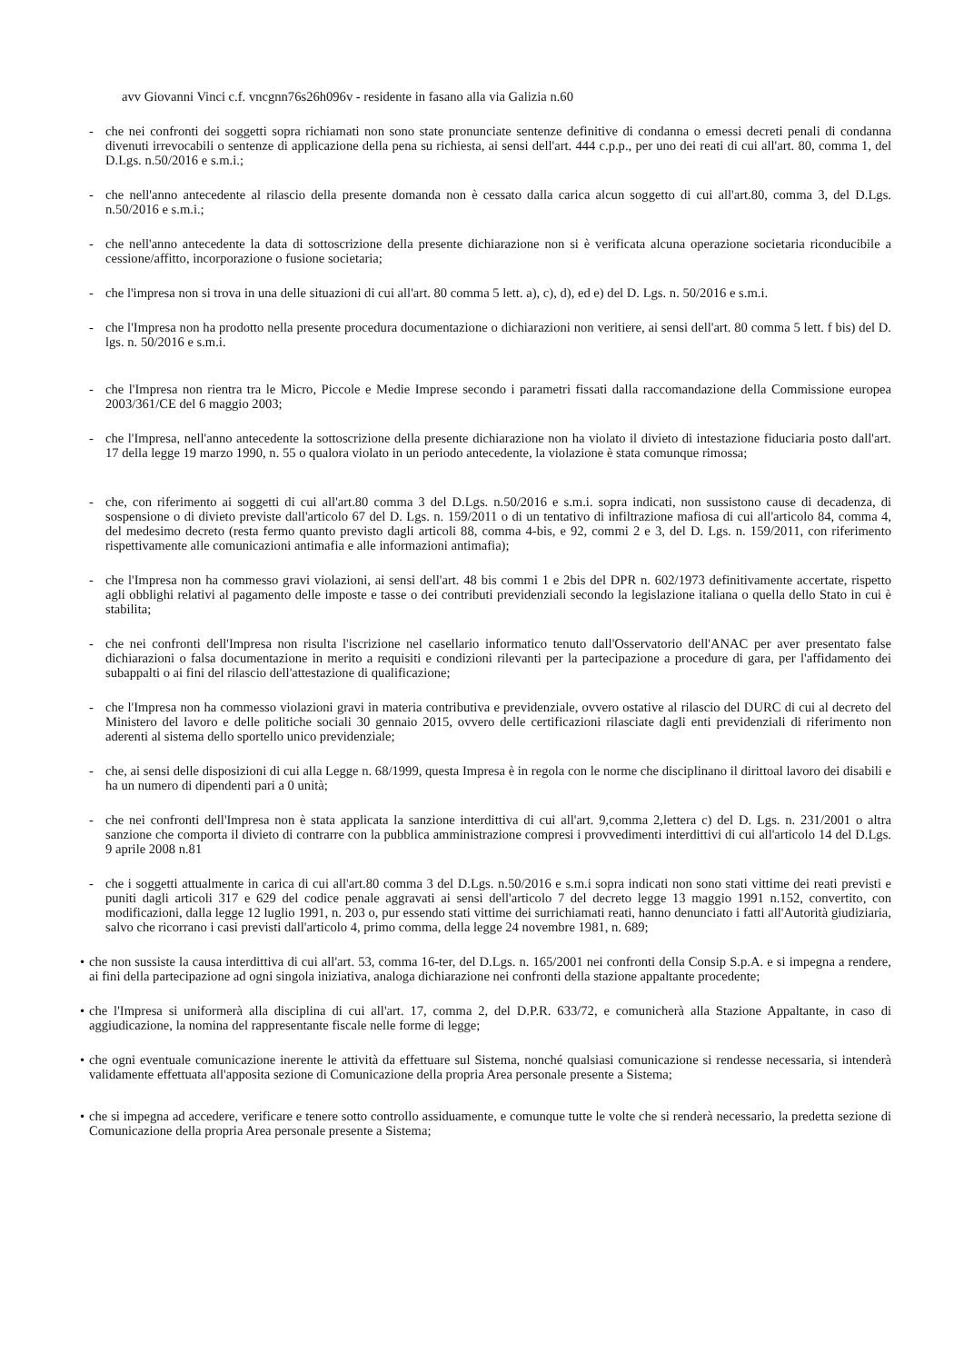avv Giovanni Vinci c.f. vncgnn76s26h096v - residente in fasano alla via Galizia n.60
- che nei confronti dei soggetti sopra richiamati non sono state pronunciate sentenze definitive di condanna o emessi decreti penali di condanna divenuti irrevocabili o sentenze di applicazione della pena su richiesta, ai sensi dell'art. 444 c.p.p., per uno dei reati di cui all'art. 80, comma 1, del D.Lgs. n.50/2016 e s.m.i.;
- che nell'anno antecedente al rilascio della presente domanda non è cessato dalla carica alcun soggetto di cui all'art.80, comma 3, del D.Lgs. n.50/2016 e s.m.i.;
- che nell'anno antecedente la data di sottoscrizione della presente dichiarazione non si è verificata alcuna operazione societaria riconducibile a cessione/affitto, incorporazione o fusione societaria;
- che l'impresa non si trova in una delle situazioni di cui all'art. 80 comma 5 lett. a), c), d), ed e) del D. Lgs. n. 50/2016 e s.m.i.
- che l'Impresa non ha prodotto nella presente procedura documentazione o dichiarazioni non veritiere, ai sensi dell'art. 80 comma 5 lett. f bis) del D. lgs. n. 50/2016 e s.m.i.
- che l'Impresa non rientra tra le Micro, Piccole e Medie Imprese secondo i parametri fissati dalla raccomandazione della Commissione europea 2003/361/CE del 6 maggio 2003;
- che l'Impresa, nell'anno antecedente la sottoscrizione della presente dichiarazione non ha violato il divieto di intestazione fiduciaria posto dall'art. 17 della legge 19 marzo 1990, n. 55 o qualora violato in un periodo antecedente, la violazione è stata comunque rimossa;
- che, con riferimento ai soggetti di cui all'art.80 comma 3 del D.Lgs. n.50/2016 e s.m.i. sopra indicati, non sussistono cause di decadenza, di sospensione o di divieto previste dall'articolo 67 del D. Lgs. n. 159/2011 o di un tentativo di infiltrazione mafiosa di cui all'articolo 84, comma 4, del medesimo decreto (resta fermo quanto previsto dagli articoli 88, comma 4-bis, e 92, commi 2 e 3, del D. Lgs. n. 159/2011, con riferimento rispettivamente alle comunicazioni antimafia e alle informazioni antimafia);
- che l'Impresa non ha commesso gravi violazioni, ai sensi dell'art. 48 bis commi 1 e 2bis del DPR n. 602/1973 definitivamente accertate, rispetto agli obblighi relativi al pagamento delle imposte e tasse o dei contributi previdenziali secondo la legislazione italiana o quella dello Stato in cui è stabilita;
- che nei confronti dell'Impresa non risulta l'iscrizione nel casellario informatico tenuto dall'Osservatorio dell'ANAC per aver presentato false dichiarazioni o falsa documentazione in merito a requisiti e condizioni rilevanti per la partecipazione a procedure di gara, per l'affidamento dei subappalti o ai fini del rilascio dell'attestazione di qualificazione;
- che l'Impresa non ha commesso violazioni gravi in materia contributiva e previdenziale, ovvero ostative al rilascio del DURC di cui al decreto del Ministero del lavoro e delle politiche sociali 30 gennaio 2015, ovvero delle certificazioni rilasciate dagli enti previdenziali di riferimento non aderenti al sistema dello sportello unico previdenziale;
- che, ai sensi delle disposizioni di cui alla Legge n. 68/1999, questa Impresa è in regola con le norme che disciplinano il dirittoal lavoro dei disabili e ha un numero di dipendenti pari a 0 unità;
- che nei confronti dell'Impresa non è stata applicata la sanzione interdittiva di cui all'art. 9,comma 2,lettera c) del D. Lgs. n. 231/2001 o altra sanzione che comporta il divieto di contrarre con la pubblica amministrazione compresi i provvedimenti interdittivi di cui all'articolo 14 del D.Lgs. 9 aprile 2008 n.81
- che i soggetti attualmente in carica di cui all'art.80 comma 3 del D.Lgs. n.50/2016 e s.m.i sopra indicati non sono stati vittime dei reati previsti e puniti dagli articoli 317 e 629 del codice penale aggravati ai sensi dell'articolo 7 del decreto legge 13 maggio 1991 n.152, convertito, con modificazioni, dalla legge 12 luglio 1991, n. 203 o, pur essendo stati vittime dei surrichiamati reati, hanno denunciato i fatti all'Autorità giudiziaria, salvo che ricorrano i casi previsti dall'articolo 4, primo comma, della legge 24 novembre 1981, n. 689;
• che non sussiste la causa interdittiva di cui all'art. 53, comma 16-ter, del D.Lgs. n. 165/2001 nei confronti della Consip S.p.A. e si impegna a rendere, ai fini della partecipazione ad ogni singola iniziativa, analoga dichiarazione nei confronti della stazione appaltante procedente;
• che l'Impresa si uniformerà alla disciplina di cui all'art. 17, comma 2, del D.P.R. 633/72, e comunicherà alla Stazione Appaltante, in caso di aggiudicazione, la nomina del rappresentante fiscale nelle forme di legge;
• che ogni eventuale comunicazione inerente le attività da effettuare sul Sistema, nonché qualsiasi comunicazione si rendesse necessaria, si intenderà validamente effettuata all'apposita sezione di Comunicazione della propria Area personale presente a Sistema;
• che si impegna ad accedere, verificare e tenere sotto controllo assiduamente, e comunque tutte le volte che si renderà necessario, la predetta sezione di Comunicazione della propria Area personale presente a Sistema;